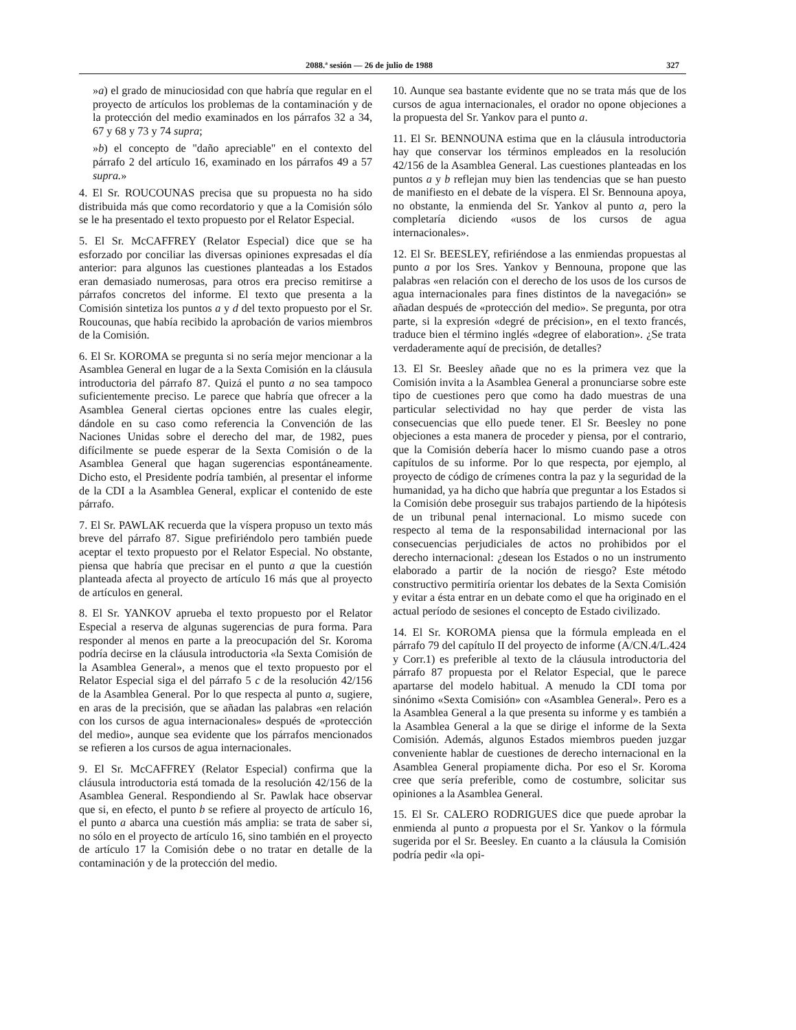2088.ª sesión — 26 de julio de 1988 327
»a) el grado de minuciosidad con que habría que regular en el proyecto de artículos los problemas de la contaminación y de la protección del medio examinados en los párrafos 32 a 34, 67 y 68 y 73 y 74 supra;
»b) el concepto de "daño apreciable" en el contexto del párrafo 2 del artículo 16, examinado en los párrafos 49 a 57 supra.»
4. El Sr. ROUCOUNAS precisa que su propuesta no ha sido distribuida más que como recordatorio y que a la Comisión sólo se le ha presentado el texto propuesto por el Relator Especial.
5. El Sr. McCAFFREY (Relator Especial) dice que se ha esforzado por conciliar las diversas opiniones expresadas el día anterior: para algunos las cuestiones planteadas a los Estados eran demasiado numerosas, para otros era preciso remitirse a párrafos concretos del informe. El texto que presenta a la Comisión sintetiza los puntos a y d del texto propuesto por el Sr. Roucounas, que había recibido la aprobación de varios miembros de la Comisión.
6. El Sr. KOROMA se pregunta si no sería mejor mencionar a la Asamblea General en lugar de a la Sexta Comisión en la cláusula introductoria del párrafo 87. Quizá el punto a no sea tampoco suficientemente preciso. Le parece que habría que ofrecer a la Asamblea General ciertas opciones entre las cuales elegir, dándole en su caso como referencia la Convención de las Naciones Unidas sobre el derecho del mar, de 1982, pues difícilmente se puede esperar de la Sexta Comisión o de la Asamblea General que hagan sugerencias espontáneamente. Dicho esto, el Presidente podría también, al presentar el informe de la CDI a la Asamblea General, explicar el contenido de este párrafo.
7. El Sr. PAWLAK recuerda que la víspera propuso un texto más breve del párrafo 87. Sigue prefiriéndolo pero también puede aceptar el texto propuesto por el Relator Especial. No obstante, piensa que habría que precisar en el punto a que la cuestión planteada afecta al proyecto de artículo 16 más que al proyecto de artículos en general.
8. El Sr. YANKOV aprueba el texto propuesto por el Relator Especial a reserva de algunas sugerencias de pura forma. Para responder al menos en parte a la preocupación del Sr. Koroma podría decirse en la cláusula introductoria «la Sexta Comisión de la Asamblea General», a menos que el texto propuesto por el Relator Especial siga el del párrafo 5 c de la resolución 42/156 de la Asamblea General. Por lo que respecta al punto a, sugiere, en aras de la precisión, que se añadan las palabras «en relación con los cursos de agua internacionales» después de «protección del medio», aunque sea evidente que los párrafos mencionados se refieren a los cursos de agua internacionales.
9. El Sr. McCAFFREY (Relator Especial) confirma que la cláusula introductoria está tomada de la resolución 42/156 de la Asamblea General. Respondiendo al Sr. Pawlak hace observar que si, en efecto, el punto b se refiere al proyecto de artículo 16, el punto a abarca una cuestión más amplia: se trata de saber si, no sólo en el proyecto de artículo 16, sino también en el proyecto de artículo 17 la Comisión debe o no tratar en detalle de la contaminación y de la protección del medio.
10. Aunque sea bastante evidente que no se trata más que de los cursos de agua internacionales, el orador no opone objeciones a la propuesta del Sr. Yankov para el punto a.
11. El Sr. BENNOUNA estima que en la cláusula introductoria hay que conservar los términos empleados en la resolución 42/156 de la Asamblea General. Las cuestiones planteadas en los puntos a y b reflejan muy bien las tendencias que se han puesto de manifiesto en el debate de la víspera. El Sr. Bennouna apoya, no obstante, la enmienda del Sr. Yankov al punto a, pero la completaría diciendo «usos de los cursos de agua internacionales».
12. El Sr. BEESLEY, refiriéndose a las enmiendas propuestas al punto a por los Sres. Yankov y Bennouna, propone que las palabras «en relación con el derecho de los usos de los cursos de agua internacionales para fines distintos de la navegación» se añadan después de «protección del medio». Se pregunta, por otra parte, si la expresión «degré de précision», en el texto francés, traduce bien el término inglés «degree of elaboration». ¿Se trata verdaderamente aquí de precisión, de detalles?
13. El Sr. Beesley añade que no es la primera vez que la Comisión invita a la Asamblea General a pronunciarse sobre este tipo de cuestiones pero que como ha dado muestras de una particular selectividad no hay que perder de vista las consecuencias que ello puede tener. El Sr. Beesley no pone objeciones a esta manera de proceder y piensa, por el contrario, que la Comisión debería hacer lo mismo cuando pase a otros capítulos de su informe. Por lo que respecta, por ejemplo, al proyecto de código de crímenes contra la paz y la seguridad de la humanidad, ya ha dicho que habría que preguntar a los Estados si la Comisión debe proseguir sus trabajos partiendo de la hipótesis de un tribunal penal internacional. Lo mismo sucede con respecto al tema de la responsabilidad internacional por las consecuencias perjudiciales de actos no prohibidos por el derecho internacional: ¿desean los Estados o no un instrumento elaborado a partir de la noción de riesgo? Este método constructivo permitiría orientar los debates de la Sexta Comisión y evitar a ésta entrar en un debate como el que ha originado en el actual período de sesiones el concepto de Estado civilizado.
14. El Sr. KOROMA piensa que la fórmula empleada en el párrafo 79 del capítulo II del proyecto de informe (A/CN.4/L.424 y Corr.1) es preferible al texto de la cláusula introductoria del párrafo 87 propuesta por el Relator Especial, que le parece apartarse del modelo habitual. A menudo la CDI toma por sinónimo «Sexta Comisión» con «Asamblea General». Pero es a la Asamblea General a la que presenta su informe y es también a la Asamblea General a la que se dirige el informe de la Sexta Comisión. Además, algunos Estados miembros pueden juzgar conveniente hablar de cuestiones de derecho internacional en la Asamblea General propiamente dicha. Por eso el Sr. Koroma cree que sería preferible, como de costumbre, solicitar sus opiniones a la Asamblea General.
15. El Sr. CALERO RODRIGUES dice que puede aprobar la enmienda al punto a propuesta por el Sr. Yankov o la fórmula sugerida por el Sr. Beesley. En cuanto a la cláusula la Comisión podría pedir «la opi-